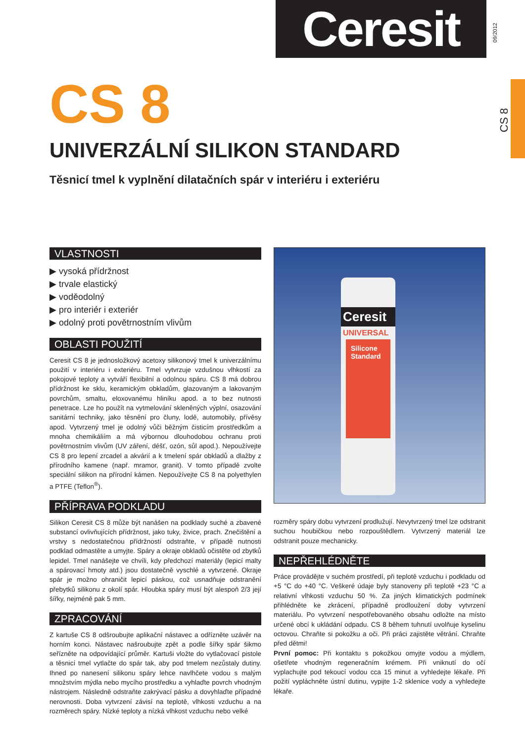Ceresit 09/2012
CS 8
CS 8
UNIVERZÁLNÍ SILIKON STANDARD
Těsnicí tmel k vyplnění dilatačních spár v interiéru i exteriéru
VLASTNOSTI
▶ vysoká přídržnost
▶ trvale elastický
▶ voděodolný
▶ pro interiér i exteriér
▶ odolný proti povětrnostním vlivům
OBLASTI POUŽITÍ
Ceresit CS 8 je jednosložkový acetoxy silikonový tmel k univerzálnímu použití v interiéru i exteriéru. Tmel vytvrzuje vzdušnou vlhkostí za pokojové teploty a vytváří flexibilní a odolnou spáru. CS 8 má dobrou přídržnost ke sklu, keramickým obkladům, glazovaným a lakovaným povrchům, smaltu, eloxovanému hliníku apod. a to bez nutnosti penetrace. Lze ho použít na vytmelování skleněných výplní, osazování sanitární techniky, jako těsnění pro čluny, lodě, automobily, přívěsy apod. Vytvrzený tmel je odolný vůči běžným čisticím prostředkům a mnoha chemikáliím a má výbornou dlouhodobou ochranu proti povětrnostním vlivům (UV záření, déšť, ozón, sůl apod.). Nepoužívejte CS 8 pro lepení zrcadel a akvárií a k tmelení spár obkladů a dlažby z přírodního kamene (např. mramor, granit). V tomto případě zvolte speciální silikon na přírodní kámen. Nepoužívejte CS 8 na polyethylen a PTFE (Teflon<sup>®</sup>).
PŘÍPRAVA PODKLADU
Silikon Ceresit CS 8 může být nanášen na podklady suché a zbavené substancí ovlivňujících přídržnost, jako tuky, živice, prach. Znečištění a vrstvy s nedostatečnou přídržností odstraňte, v případě nutnosti podklad odmastěte a umyjte. Spáry a okraje obkladů očistěte od zbytků lepidel. Tmel nanášejte ve chvíli, kdy předchozí materiály (lepicí malty a spárovací hmoty atd.) jsou dostatečně vyschlé a vytvrzené. Okraje spár je možno ohraničit lepicí páskou, což usnadňuje odstranění přebytků silikonu z okolí spár. Hloubka spáry musí být alespoň 2/3 její šířky, nejméně pak 5 mm.
ZPRACOVÁNÍ
Z kartuše CS 8 odšroubujte aplikační nástavec a odřízněte uzávěr na horním konci. Nástavec našroubujte zpět a podle šířky spár šikmo seřízněte na odpovídající průměr. Kartuši vložte do vytlačovací pistole a těsnicí tmel vytlačte do spár tak, aby pod tmelem nezůstaly dutiny. Ihned po nanesení silikonu spáry lehce navlhčete vodou s malým množstvím mýdla nebo mycího prostředku a vyhlaďte povrch vhodným nástrojem. Následně odstraňte zakrývací pásku a dovyhlaďte případné nerovnosti. Doba vytvrzení závisí na teplotě, vlhkosti vzduchu a na rozměrech spáry. Nízké teploty a nízká vlhkost vzduchu nebo velké
Ceresit
UNIVERSAL
Silicone Standard
rozměry spáry dobu vytvrzení prodlužují. Nevytvrzený tmel lze odstranit suchou houbičkou nebo rozpouštědlem. Vytvrzený materiál lze odstranit pouze mechanicky.
NEPŘEHLÉDNĚTE
Práce provádějte v suchém prostředí, při teplotě vzduchu i podkladu od +5 °C do +40 °C. Veškeré údaje byly stanoveny při teplotě +23 °C a relativní vlhkosti vzduchu 50 %. Za jiných klimatických podmínek přihlédněte ke zkrácení, případně prodloužení doby vytvrzení materiálu. Po vytvrzení nespotřebovaného obsahu odložte na místo určené obcí k ukládání odpadu. CS 8 během tuhnutí uvolňuje kyselinu octovou. Chraňte si pokožku a oči. Při práci zajistěte větrání. Chraňte před dětmi!
První pomoc: Při kontaktu s pokožkou omyjte vodou a mýdlem, ošetřete vhodným regeneračním krémem. Při vniknutí do očí vyplachujte pod tekoucí vodou cca 15 minut a vyhledejte lékaře. Při požití vypláchněte ústní dutinu, vypijte 1-2 sklenice vody a vyhledejte lékaře.